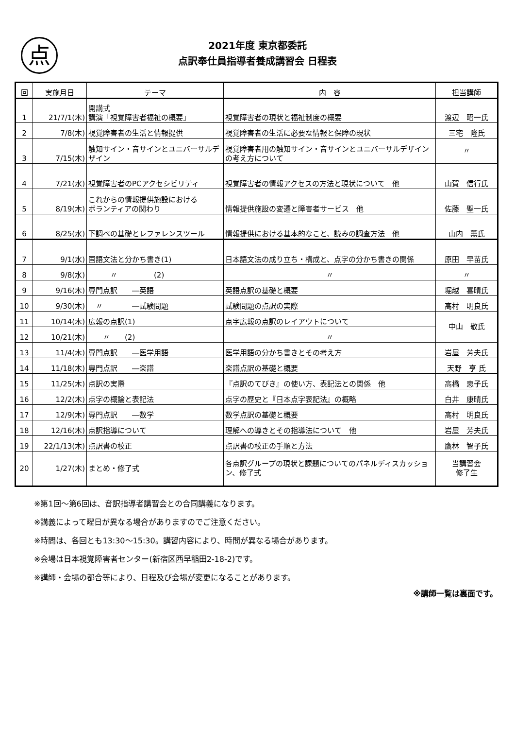点
2021年度 東京都委託
点訳奉仕員指導者養成講習会 日程表
| 回 | 実施月日 | テーマ | 内 容 | 担当講師 |
| --- | --- | --- | --- | --- |
| 1 | 21/7/1(木) | 開講式 講演「視覚障害者福祉の概要」 | 視覚障害者の現状と福祉制度の概要 | 渡辺 昭一氏 |
| 2 | 7/8(木) | 視覚障害者の生活と情報提供 | 視覚障害者の生活に必要な情報と保障の現状 | 三宅 隆氏 |
| 3 | 7/15(木) | 触知サイン・音サインとユニバーサルデザイン | 視覚障害者用の触知サイン・音サインとユニバーサルデザインの考え方について | 〃 |
| 4 | 7/21(水) | 視覚障害者のPCアクセシビリティ | 視覚障害者の情報アクセスの方法と現状について 他 | 山賀 信行氏 |
| 5 | 8/19(木) | これからの情報提供施設における ボランティアの関わり | 情報提供施設の変遷と障害者サービス 他 | 佐藤 聖一氏 |
| 6 | 8/25(水) | 下調べの基礎とレファレンスツール | 情報提供における基本的なこと、読みの調査方法 他 | 山内 薫氏 |
| 7 | 9/1(水) | 国語文法と分かち書き(1) | 日本語文法の成り立ち・構成と、点字の分かち書きの関係 | 原田 早苗氏 |
| 8 | 9/8(水) | 〃 (2) | 〃 | 〃 |
| 9 | 9/16(木) | 専門点訳 ―英語 | 英語点訳の基礎と概要 | 堀越 喜晴氏 |
| 10 | 9/30(木) | 〃 ―試験問題 | 試験問題の点訳の実際 | 高村 明良氏 |
| 11 | 10/14(木) | 広報の点訳(1) | 点字広報の点訳のレイアウトについて | 中山 敬氏 |
| 12 | 10/21(木) | 〃 (2) | 〃 | |
| 13 | 11/4(木) | 専門点訳 ―医学用語 | 医学用語の分かち書きとその考え方 | 岩屋 芳夫氏 |
| 14 | 11/18(木) | 専門点訳 ―楽譜 | 楽譜点訳の基礎と概要 | 天野 亨 氏 |
| 15 | 11/25(木) | 点訳の実際 | 『点訳のてびき』の使い方、表記法との関係 他 | 高橋 恵子氏 |
| 16 | 12/2(木) | 点字の概論と表記法 | 点字の歴史と『日本点字表記法』の概略 | 白井 康晴氏 |
| 17 | 12/9(木) | 専門点訳 ―数学 | 数学点訳の基礎と概要 | 高村 明良氏 |
| 18 | 12/16(木) | 点訳指導について | 理解への導きとその指導法について 他 | 岩屋 芳夫氏 |
| 19 | 22/1/13(木) | 点訳書の校正 | 点訳書の校正の手順と方法 | 鷹林 智子氏 |
| 20 | 1/27(木) | まとめ・修了式 | 各点訳グループの現状と課題についてのパネルディスカッション、修了式 | 当講習会 修了生 |
※第1回～第6回は、音訳指導者講習会との合同講義になります。
※講義によって曜日が異なる場合がありますのでご注意ください。
※時間は、各回とも13:30～15:30。講習内容により、時間が異なる場合があります。
※会場は日本視覚障害者センター(新宿区西早稲田2-18-2)です。
※講師・会場の都合等により、日程及び会場が変更になることがあります。
※講師一覧は裏面です。